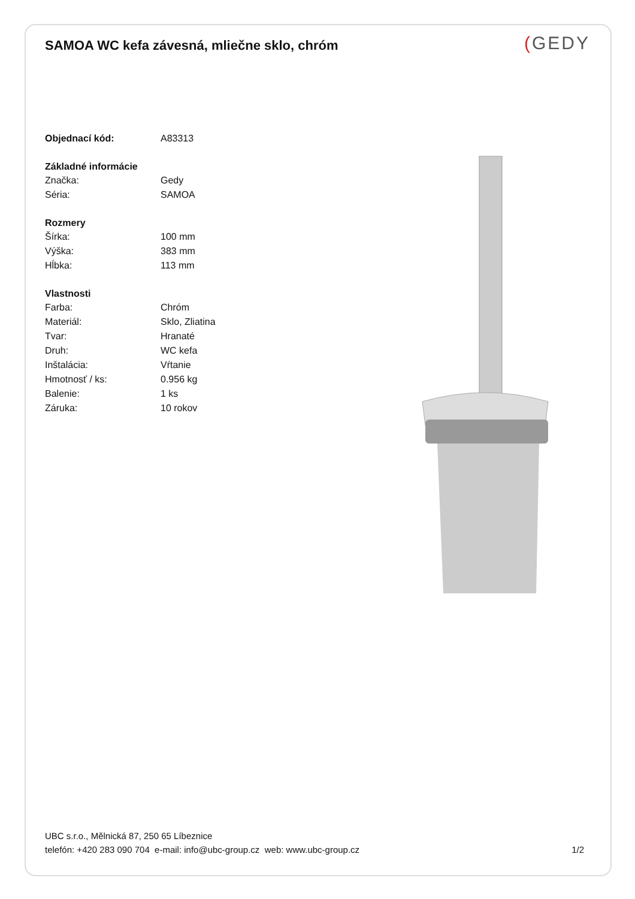SAMOA WC kefa závesná, mliečne sklo, chróm
(GEDY
| Objednací kód: | A83313 |
| Základné informácie | |
| Značka: | Gedy |
| Séria: | SAMOA |
| Rozmery | |
| Šírka: | 100 mm |
| Výška: | 383 mm |
| Hĺbka: | 113 mm |
| Vlastnosti | |
| Farba: | Chróm |
| Materiál: | Sklo, Zliatina |
| Tvar: | Hranaté |
| Druh: | WC kefa |
| Inštalácia: | Vŕtanie |
| Hmotnosť / ks: | 0.956 kg |
| Balenie: | 1 ks |
| Záruka: | 10 rokov |
UBC s.r.o., Mělnická 87, 250 65 Líbeznice
telefón: +420 283 090 704 e-mail: info@ubc-group.cz web: www.ubc-group.cz
1/2